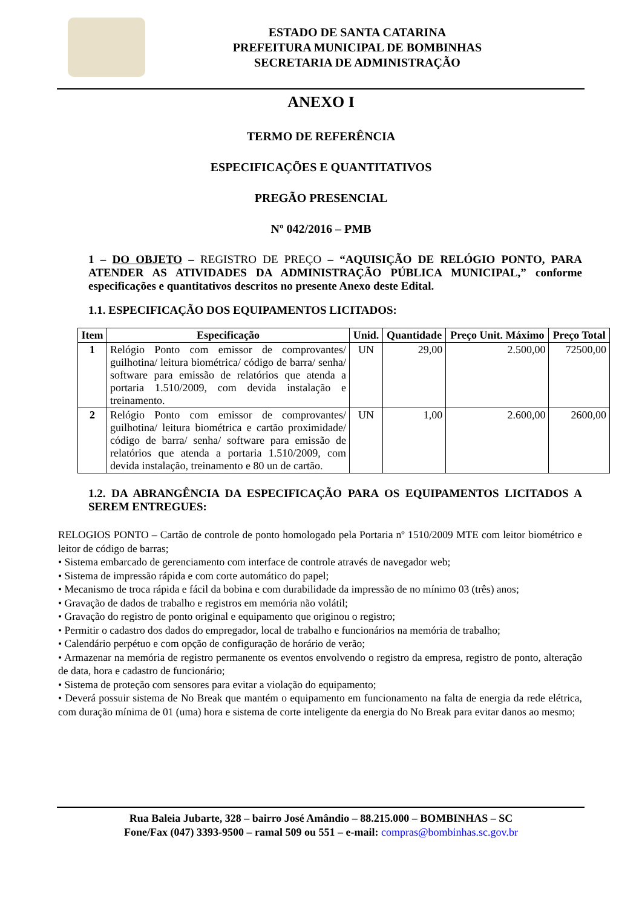ESTADO DE SANTA CATARINA
PREFEITURA MUNICIPAL DE BOMBINHAS
SECRETARIA DE ADMINISTRAÇÃO
ANEXO I
TERMO DE REFERÊNCIA
ESPECIFICAÇÕES E QUANTITATIVOS
PREGÃO PRESENCIAL
Nº 042/2016 – PMB
1 – DO OBJETO – REGISTRO DE PREÇO – “AQUISIÇÃO DE RELÓGIO PONTO, PARA ATENDER AS ATIVIDADES DA ADMINISTRAÇÃO PÚBLICA MUNICIPAL,” conforme especificações e quantitativos descritos no presente Anexo deste Edital.
1.1. ESPECIFICAÇÃO DOS EQUIPAMENTOS LICITADOS:
| Item | Especificação | Unid. | Quantidade | Preço Unit. Máximo | Preço Total |
| --- | --- | --- | --- | --- | --- |
| 1 | Relógio Ponto com emissor de comprovantes/ guilhotina/ leitura biométrica/ código de barra/ senha/ software para emissão de relatórios que atenda a portaria 1.510/2009, com devida instalação e treinamento. | UN | 29,00 | 2.500,00 | 72500,00 |
| 2 | Relógio Ponto com emissor de comprovantes/ guilhotina/ leitura biométrica e cartão proximidade/ código de barra/ senha/ software para emissão de relatórios que atenda a portaria 1.510/2009, com devida instalação, treinamento e 80 un de cartão. | UN | 1,00 | 2.600,00 | 2600,00 |
1.2. DA ABRANGÊNCIA DA ESPECIFICAÇÃO PARA OS EQUIPAMENTOS LICITADOS A SEREM ENTREGUES:
RELOGIOS PONTO – Cartão de controle de ponto homologado pela Portaria nº 1510/2009 MTE com leitor biométrico e leitor de código de barras;
• Sistema embarcado de gerenciamento com interface de controle através de navegador web;
• Sistema de impressão rápida e com corte automático do papel;
• Mecanismo de troca rápida e fácil da bobina e com durabilidade da impressão de no mínimo 03 (três) anos;
• Gravação de dados de trabalho e registros em memória não volátil;
• Gravação do registro de ponto original e equipamento que originou o registro;
• Permitir o cadastro dos dados do empregador, local de trabalho e funcionários na memória de trabalho;
• Calendário perpétuo e com opção de configuração de horário de verão;
• Armazenar na memória de registro permanente os eventos envolvendo o registro da empresa, registro de ponto, alteração de data, hora e cadastro de funcionário;
• Sistema de proteção com sensores para evitar a violação do equipamento;
• Deverá possuir sistema de No Break que mantém o equipamento em funcionamento na falta de energia da rede elétrica, com duração mínima de 01 (uma) hora e sistema de corte inteligente da energia do No Break para evitar danos ao mesmo;
Rua Baleia Jubarte, 328 – bairro José Amândio – 88.215.000 – BOMBINHAS – SC
Fone/Fax (047) 3393-9500 – ramal 509 ou 551 – e-mail: compras@bombinhas.sc.gov.br